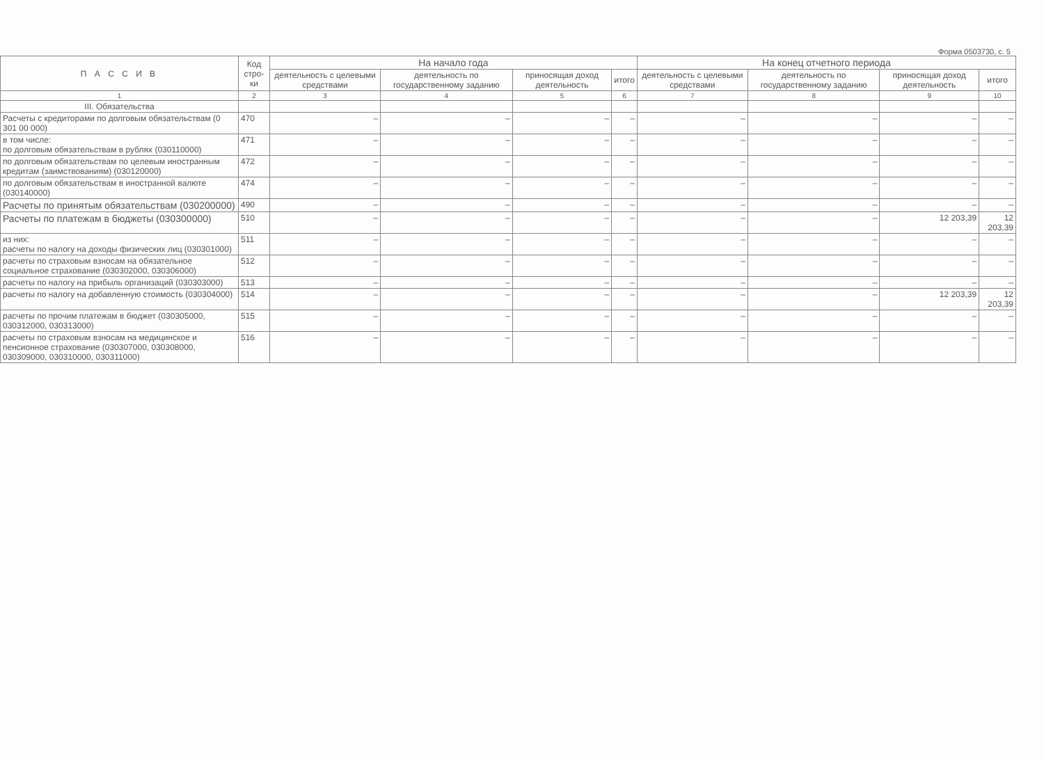Форма 0503730, с. 5
| П А С С И В | Код стро-ки | На начало года | | | | На конец отчетного периода | | | |
| --- | --- | --- | --- | --- | --- | --- | --- | --- | --- |
| | | деятельность с целевыми средствами | деятельность по государственному заданию | приносящая доход деятельность | итого | деятельность с целевыми средствами | деятельность по государственному заданию | приносящая доход деятельность | итого |
| 1 | 2 | 3 | 4 | 5 | 6 | 7 | 8 | 9 | 10 |
| III. Обязательства | | | | | | | | | |
| Расчеты с кредиторами по долговым обязательствам (0 301 00 000) | 470 | – | – | – | – | – | – | – | – |
| в том числе: по долговым обязательствам в рублях (030110000) | 471 | – | – | – | – | – | – | – | – |
| по долговым обязательствам по целевым иностранным кредитам (заимствованиям) (030120000) | 472 | – | – | – | – | – | – | – | – |
| по долговым обязательствам в иностранной валюте (030140000) | 474 | – | – | – | – | – | – | – | – |
| Расчеты по принятым обязательствам (030200000) | 490 | – | – | – | – | – | – | – | – |
| Расчеты по платежам в бюджеты (030300000) | 510 | – | – | – | – | – | – | 12 203,39 | 12 203,39 |
| из них: расчеты по налогу на доходы физических лиц (030301000) | 511 | – | – | – | – | – | – | – | – |
| расчеты по страховым взносам на обязательное социальное страхование (030302000, 030306000) | 512 | – | – | – | – | – | – | – | – |
| расчеты по налогу на прибыль организаций (030303000) | 513 | – | – | – | – | – | – | – | – |
| расчеты по налогу на добавленную стоимость (030304000) | 514 | – | – | – | – | – | – | 12 203,39 | 12 203,39 |
| расчеты по прочим платежам в бюджет (030305000, 030312000, 030313000) | 515 | – | – | – | – | – | – | – | – |
| расчеты по страховым взносам на медицинское и пенсионное страхование (030307000, 030308000, 030309000, 030310000, 030311000) | 516 | – | – | – | – | – | – | – | – |